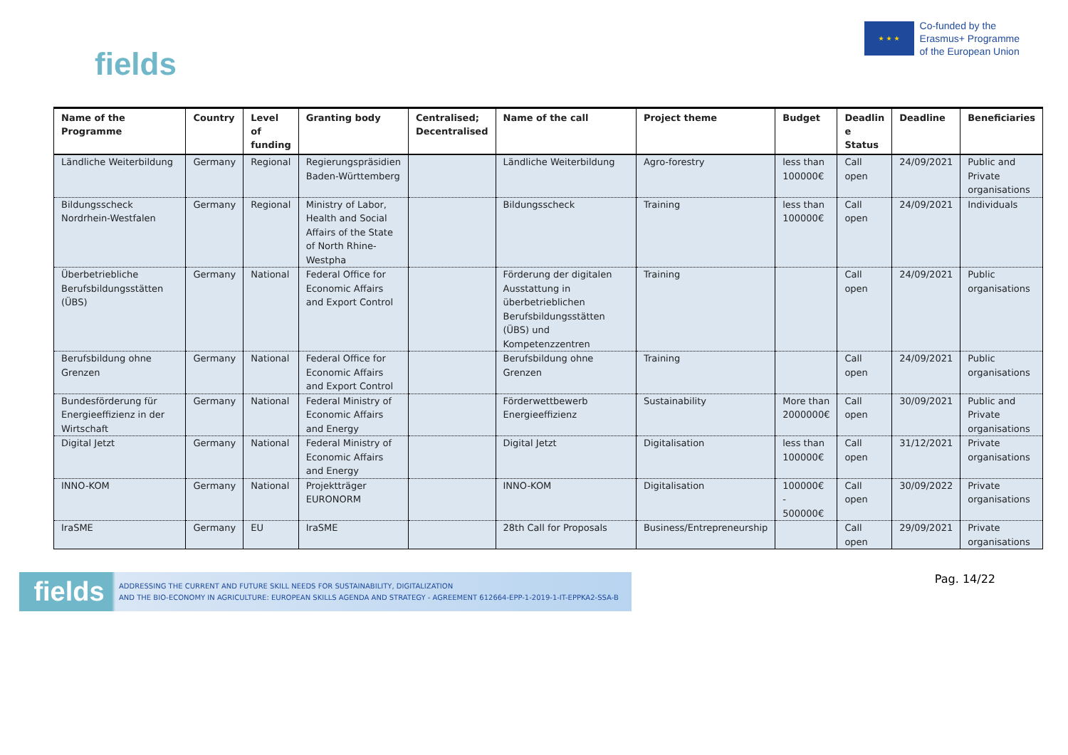fields
★ ★ ★
Co-funded by the
Erasmus+ Programme
of the European Union
| Name of the Programme | Country | Level of funding | Granting body | Centralised; Decentralised | Name of the call | Project theme | Budget | Deadlin e Status | Deadline | Beneficiaries |
| --- | --- | --- | --- | --- | --- | --- | --- | --- | --- | --- |
| Ländliche Weiterbildung | Germany | Regional | Regierungspräsidien Baden-Württemberg | | Ländliche Weiterbildung | Agro-forestry | less than 100000€ | Call open | 24/09/2021 | Public and Private organisations |
| Bildungsscheck Nordrhein-Westfalen | Germany | Regional | Ministry of Labor, Health and Social Affairs of the State of North Rhine-Westpha | | Bildungsscheck | Training | less than 100000€ | Call open | 24/09/2021 | Individuals |
| Überbetriebliche Berufsbildungsstätten (ÜBS) | Germany | National | Federal Office for Economic Affairs and Export Control | | Förderung der digitalen Ausstattung in überbetrieblichen Berufsbildungsstätten (ÜBS) und Kompetenzzentren | Training | | Call open | 24/09/2021 | Public organisations |
| Berufsbildung ohne Grenzen | Germany | National | Federal Office for Economic Affairs and Export Control | | Berufsbildung ohne Grenzen | Training | | Call open | 24/09/2021 | Public organisations |
| Bundesförderung für Energieeffizienz in der Wirtschaft | Germany | National | Federal Ministry of Economic Affairs and Energy | | Förderwettbewerb Energieeffizienz | Sustainability | More than 2000000€ | Call open | 30/09/2021 | Public and Private organisations |
| Digital Jetzt | Germany | National | Federal Ministry of Economic Affairs and Energy | | Digital Jetzt | Digitalisation | less than 100000€ | Call open | 31/12/2021 | Private organisations |
| INNO-KOM | Germany | National | Projektträger EURONORM | | INNO-KOM | Digitalisation | 100000€ - 500000€ | Call open | 30/09/2022 | Private organisations |
| IraSME | Germany | EU | IraSME | | 28th Call for Proposals | Business/Entrepreneurship | | Call open | 29/09/2021 | Private organisations |
fields ADDRESSING THE CURRENT AND FUTURE SKILL NEEDS FOR SUSTAINABILITY, DIGITALIZATION
AND THE BIO-ECONOMY IN AGRICULTURE: EUROPEAN SKILLS AGENDA AND STRATEGY - AGREEMENT 612664-EPP-1-2019-1-IT-EPPKA2-SSA-B
Pag. 14/22